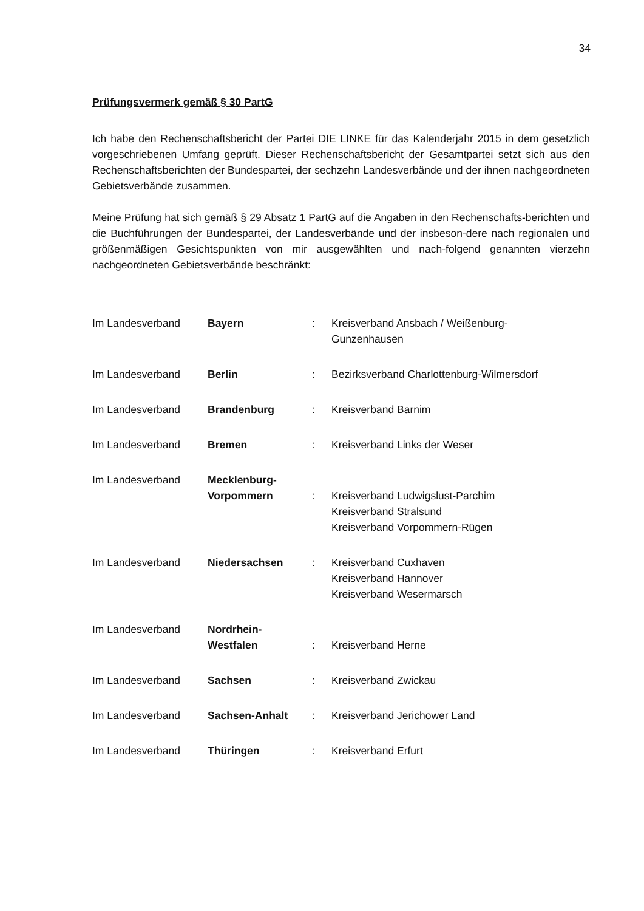34
Prüfungsvermerk gemäß § 30 PartG
Ich habe den Rechenschaftsbericht der Partei DIE LINKE für das Kalenderjahr 2015 in dem gesetzlich vorgeschriebenen Umfang geprüft. Dieser Rechenschaftsbericht der Gesamtpartei setzt sich aus den Rechenschaftsberichten der Bundespartei, der sechzehn Landesverbände und der ihnen nachgeordneten Gebietsverbände zusammen.
Meine Prüfung hat sich gemäß § 29 Absatz 1 PartG auf die Angaben in den Rechenschafts-berichten und die Buchführungen der Bundespartei, der Landesverbände und der insbeson-dere nach regionalen und größenmäßigen Gesichtspunkten von mir ausgewählten und nach-folgend genannten vierzehn nachgeordneten Gebietsverbände beschränkt:
| Im Landesverband | Bayern | : | Kreisverband Ansbach / Weißenburg- Gunzenhausen |
| Im Landesverband | Berlin | : | Bezirksverband Charlottenburg-Wilmersdorf |
| Im Landesverband | Brandenburg | : | Kreisverband Barnim |
| Im Landesverband | Bremen | : | Kreisverband Links der Weser |
| Im Landesverband | Mecklenburg- Vorpommern | : | Kreisverband Ludwigslust-Parchim Kreisverband Stralsund Kreisverband Vorpommern-Rügen |
| Im Landesverband | Niedersachsen | : | Kreisverband Cuxhaven Kreisverband Hannover Kreisverband Wesermarsch |
| Im Landesverband | Nordrhein- Westfalen | : | Kreisverband Herne |
| Im Landesverband | Sachsen | : | Kreisverband Zwickau |
| Im Landesverband | Sachsen-Anhalt | : | Kreisverband Jerichower Land |
| Im Landesverband | Thüringen | : | Kreisverband Erfurt |